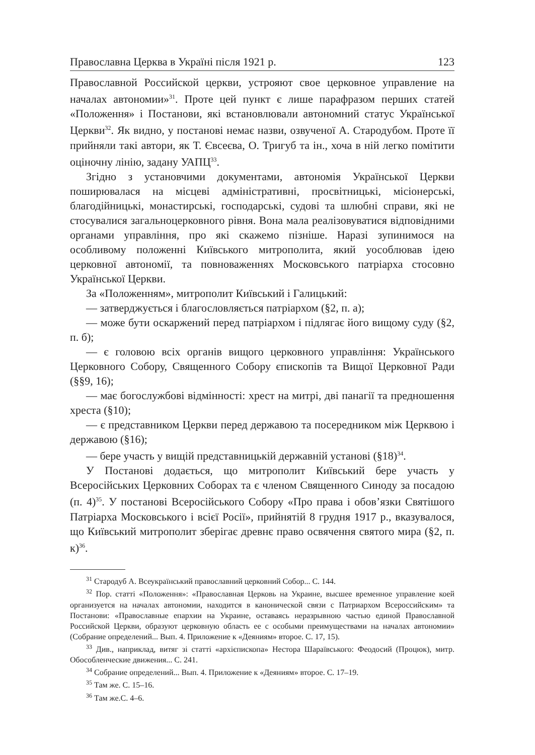Православна Церква в Україні після 1921 р. 123
Православной Российской церкви, устрояют свое церковное управление на началах автономии»<sup>31</sup>. Проте цей пункт є лише парафразом перших статей «Положення» і Постанови, які встановлювали автономний статус Української Церкви<sup>32</sup>. Як видно, у постанові немає назви, озвученої А. Стародубом. Проте її прийняли такі автори, як Т. Євсеєва, О. Тригуб та ін., хоча в ній легко помітити оціночну лінію, задану УАПЦ<sup>33</sup>.
Згідно з установчими документами, автономія Української Церкви поширювалася на місцеві адміністративні, просвітницькі, місіонерські, благодійницькі, монастирські, господарські, судові та шлюбні справи, які не стосувалися загальноцерковного рівня. Вона мала реалізовуватися відповідними органами управління, про які скажемо пізніше. Наразі зупинимося на особливому положенні Київського митрополита, який уособлював ідею церковної автономії, та повноваженнях Московського патріарха стосовно Української Церкви.
За «Положенням», митрополит Київський і Галицький:
— затверджується і благословляється патріархом (§2, п. а);
— може бути оскаржений перед патріархом і підлягає його вищому суду (§2, п. б);
— є головою всіх органів вищого церковного управління: Українського Церковного Собору, Священного Собору єпископів та Вищої Церковної Ради (§§9, 16);
— має богослужбові відмінності: хрест на митрі, дві панагії та предношення хреста (§10);
— є представником Церкви перед державою та посередником між Церквою і державою (§16);
— бере участь у вищій представницькій державній установі (§18)<sup>34</sup>.
У Постанові додається, що митрополит Київський бере участь у Всеросійських Церковних Соборах та є членом Священного Синоду за посадою (п. 4)<sup>35</sup>. У постанові Всеросійського Собору «Про права і обов’язки Святішого Патріарха Московського і всієї Росії», прийнятій 8 грудня 1917 р., вказувалося, що Київський митрополит зберігає древнє право освячення святого мира (§2, п. к)<sup>36</sup>.
<sup>31</sup> Стародуб А. Всеукраїнський православний церковний Собор... С. 144.
<sup>32</sup> Пор. статті «Положення»: «Православная Церковь на Украине, высшее временное управление коей организуется на началах автономии, находится в канонической связи с Патриархом Всероссийским» та Постанови: «Православные епархии на Украине, оставаясь неразрывною частью единой Православной Российской Церкви, образуют церковную область ее с особыми преимуществами на началах автономии» (Собрание определений... Вып. 4. Приложение к «Деяниям» второе. С. 17, 15).
<sup>33</sup> Див., наприклад, витяг зі статті «архієпископа» Нестора Шараївського: Феодосий (Процюк), митр. Обособленческие движения... С. 241.
<sup>34</sup> Собрание определений... Вып. 4. Приложение к «Деяниям» второе. С. 17–19.
<sup>35</sup> Там же. С. 15–16.
<sup>36</sup> Там же.С. 4–6.